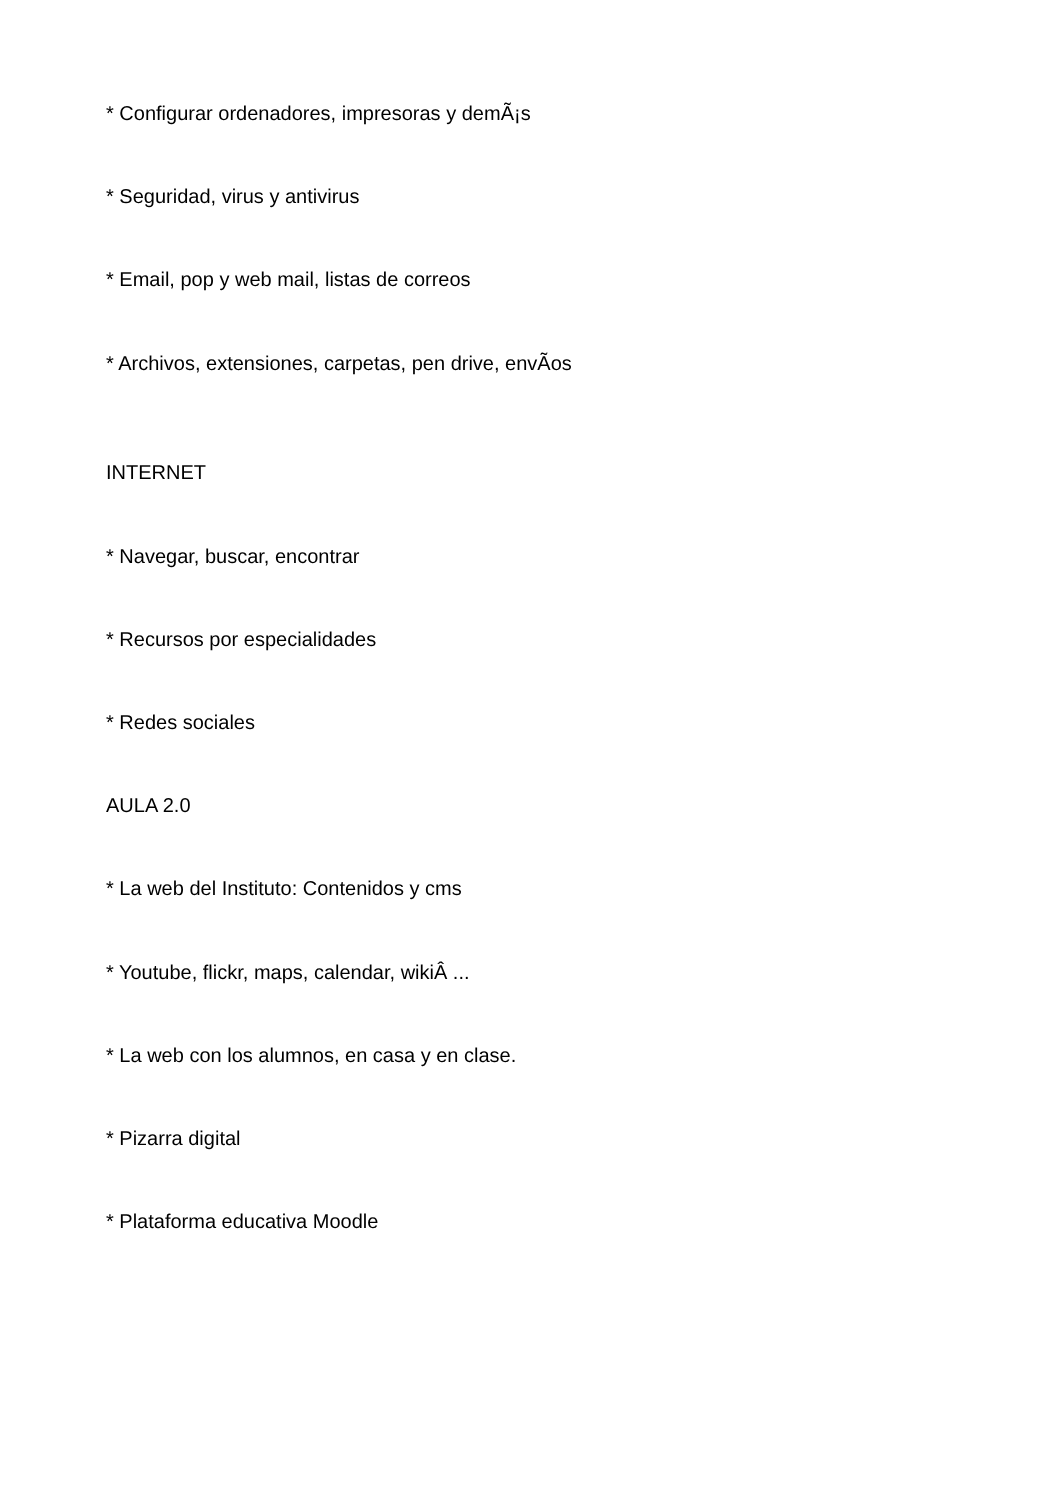* Configurar ordenadores, impresoras y demÃ¡s
* Seguridad, virus y antivirus
* Email, pop y web mail, listas de correos
* Archivos, extensiones, carpetas, pen drive, envÃ­os
INTERNET
* Navegar, buscar, encontrar
* Recursos por especialidades
* Redes sociales
AULA 2.0
* La web del Instituto: Contenidos y cms
* Youtube, flickr, maps, calendar, wikiÂ ...
* La web con los alumnos, en casa y en clase.
* Pizarra digital
* Plataforma educativa Moodle